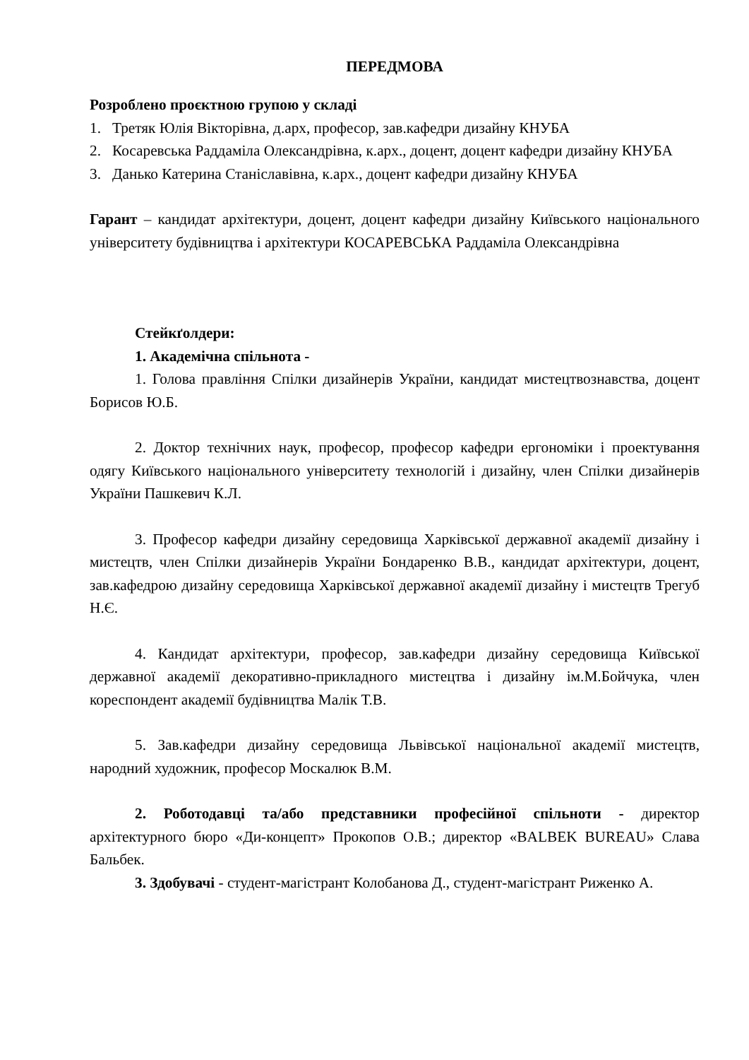ПЕРЕДМОВА
Розроблено проєктною групою у складі
1. Третяк Юлія Вікторівна, д.арх, професор, зав.кафедри дизайну КНУБА
2. Косаревська Раддаміла Олександрівна, к.арх., доцент, доцент кафедри дизайну КНУБА
3. Данько Катерина Станіславівна, к.арх., доцент кафедри дизайну КНУБА
Гарант – кандидат архітектури, доцент, доцент кафедри дизайну Київського національного університету будівництва і архітектури КОСАРЕВСЬКА Раддаміла Олександрівна
Стейкґолдери:
1. Академічна спільнота -
1. Голова правління Спілки дизайнерів України, кандидат мистецтвознавства, доцент Борисов Ю.Б.
2. Доктор технічних наук, професор, професор кафедри ергономіки і проектування одягу Київського національного університету технологій і дизайну, член Спілки дизайнерів України Пашкевич К.Л.
3. Професор кафедри дизайну середовища Харківської державної академії дизайну і мистецтв, член Спілки дизайнерів України Бондаренко В.В., кандидат архітектури, доцент, зав.кафедрою дизайну середовища Харківської державної академії дизайну і мистецтв Трегуб Н.Є.
4. Кандидат архітектури, професор, зав.кафедри дизайну середовища Київської державної академії декоративно-прикладного мистецтва і дизайну ім.М.Бойчука, член кореспондент академії будівництва Малік Т.В.
5. Зав.кафедри дизайну середовища Львівської національної академії мистецтв, народний художник, професор Москалюк В.М.
2. Роботодавці та/або представники професійної спільноти - директор архітектурного бюро «Ди-концепт» Прокопов О.В.; директор «BALBEK BUREAU» Слава Бальбек.
3. Здобувачі - студент-магістрант Колобанова Д., студент-магістрант Риженко А.